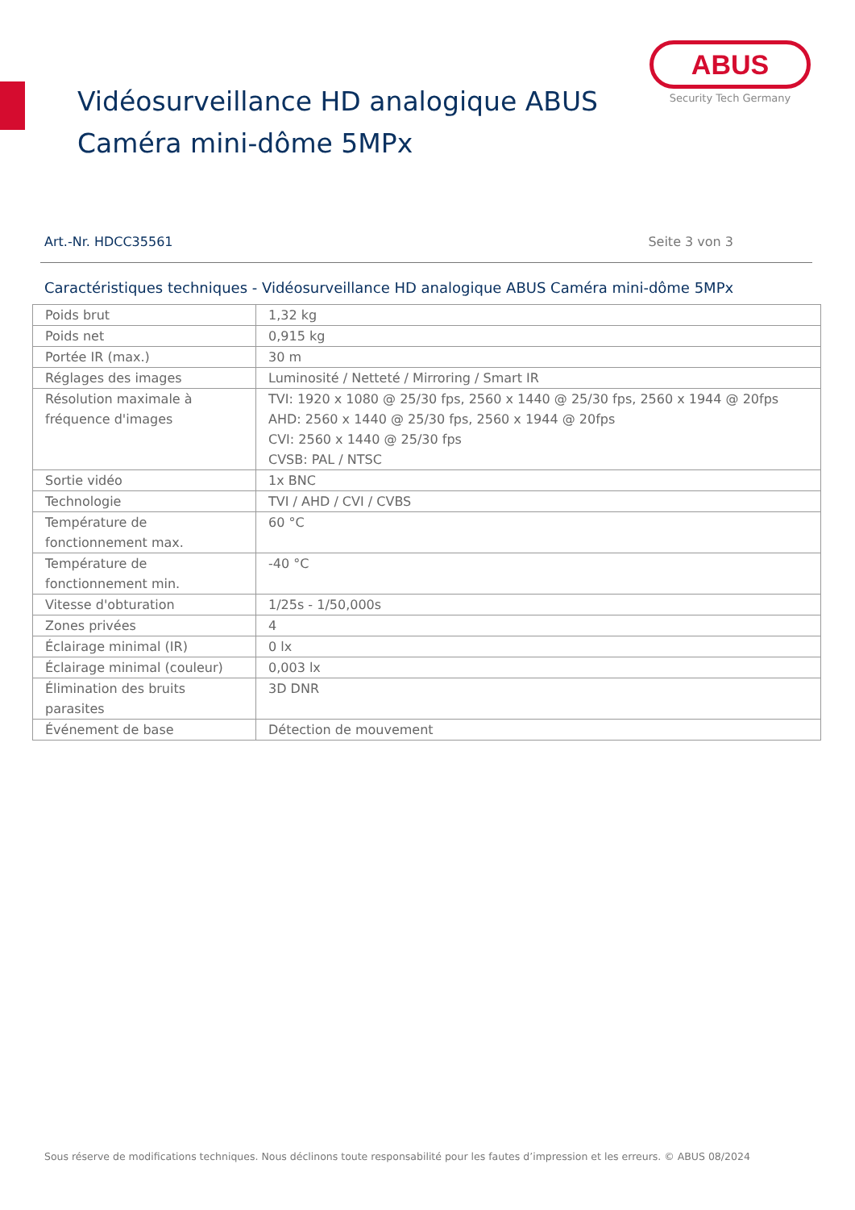Vidéosurveillance HD analogique ABUS
Caméra mini-dôme 5MPx
ABUS
Security Tech Germany
Art.-Nr. HDCC35561 Seite 3 von 3
Caractéristiques techniques - Vidéosurveillance HD analogique ABUS Caméra mini-dôme 5MPx
| Poids brut | 1,32 kg |
| Poids net | 0,915 kg |
| Portée IR (max.) | 30 m |
| Réglages des images | Luminosité / Netteté / Mirroring / Smart IR |
| Résolution maximale à fréquence d'images | TVI: 1920 x 1080 @ 25/30 fps, 2560 x 1440 @ 25/30 fps, 2560 x 1944 @ 20fps AHD: 2560 x 1440 @ 25/30 fps, 2560 x 1944 @ 20fps CVI: 2560 x 1440 @ 25/30 fps CVSB: PAL / NTSC |
| Sortie vidéo | 1x BNC |
| Technologie | TVI / AHD / CVI / CVBS |
| Température de fonctionnement max. | 60 °C |
| Température de fonctionnement min. | -40 °C |
| Vitesse d'obturation | 1/25s - 1/50,000s |
| Zones privées | 4 |
| Éclairage minimal (IR) | 0 lx |
| Éclairage minimal (couleur) | 0,003 lx |
| Élimination des bruits parasites | 3D DNR |
| Événement de base | Détection de mouvement |
Sous réserve de modifications techniques. Nous déclinons toute responsabilité pour les fautes d’impression et les erreurs. © ABUS 08/2024